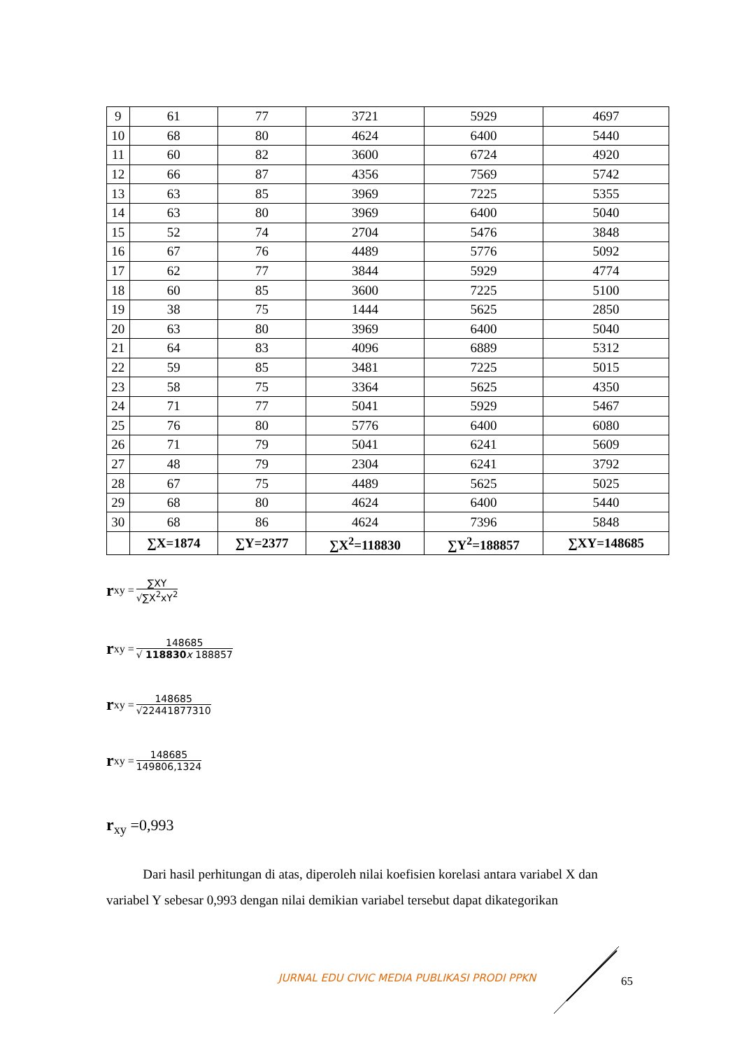| 9 | 61 | 77 | 3721 | 5929 | 4697 |
| 10 | 68 | 80 | 4624 | 6400 | 5440 |
| 11 | 60 | 82 | 3600 | 6724 | 4920 |
| 12 | 66 | 87 | 4356 | 7569 | 5742 |
| 13 | 63 | 85 | 3969 | 7225 | 5355 |
| 14 | 63 | 80 | 3969 | 6400 | 5040 |
| 15 | 52 | 74 | 2704 | 5476 | 3848 |
| 16 | 67 | 76 | 4489 | 5776 | 5092 |
| 17 | 62 | 77 | 3844 | 5929 | 4774 |
| 18 | 60 | 85 | 3600 | 7225 | 5100 |
| 19 | 38 | 75 | 1444 | 5625 | 2850 |
| 20 | 63 | 80 | 3969 | 6400 | 5040 |
| 21 | 64 | 83 | 4096 | 6889 | 5312 |
| 22 | 59 | 85 | 3481 | 7225 | 5015 |
| 23 | 58 | 75 | 3364 | 5625 | 4350 |
| 24 | 71 | 77 | 5041 | 5929 | 5467 |
| 25 | 76 | 80 | 5776 | 6400 | 6080 |
| 26 | 71 | 79 | 5041 | 6241 | 5609 |
| 27 | 48 | 79 | 2304 | 6241 | 3792 |
| 28 | 67 | 75 | 4489 | 5625 | 5025 |
| 29 | 68 | 80 | 4624 | 6400 | 5440 |
| 30 | 68 | 86 | 4624 | 7396 | 5848 |
| | ∑X=1874 | ∑Y=2377 | ∑X<sup>2</sup>=118830 | ∑Y<sup>2</sup>=188857 | ∑XY=148685 |
rxy =
∑XY
√∑X<sup>2</sup>xY<sup>2</sup>
rxy =
148685
√ 118830 x 188857
rxy =
148685
√22441877310
rxy =
148685
149806,1324
r<sub>xy</sub> =0,993
Dari hasil perhitungan di atas, diperoleh nilai koefisien korelasi antara variabel X dan variabel Y sebesar 0,993 dengan nilai demikian variabel tersebut dapat dikategorikan
JURNAL EDU CIVIC MEDIA PUBLIKASI PRODI PPKN
65